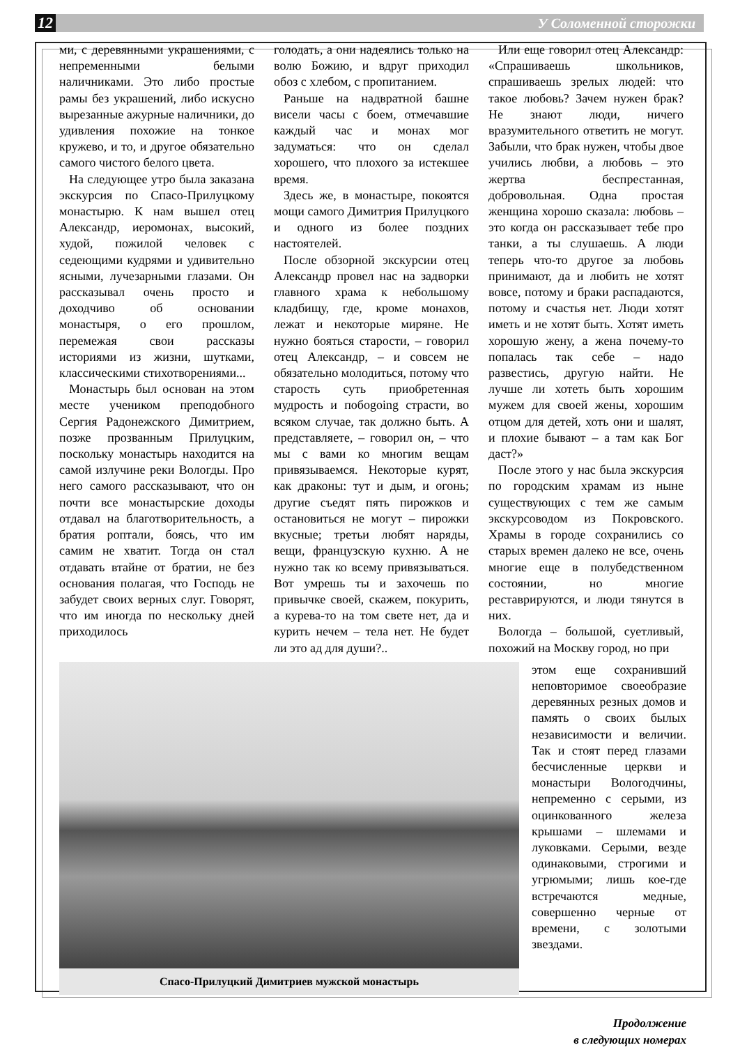12 У Соломенной сторожки
ми, с деревянными украшениями, с непременными белыми наличниками. Это либо простые рамы без украшений, либо искусно вырезанные ажурные наличники, до удивления похожие на тонкое кружево, и то, и другое обязательно самого чистого белого цвета.
На следующее утро была заказана экскурсия по Спасо-Прилуцкому монастырю. К нам вышел отец Александр, иеромонах, высокий, худой, пожилой человек с седеющими кудрями и удивительно ясными, лучезарными глазами. Он рассказывал очень просто и доходчиво об основании монастыря, о его прошлом, перемежая свои рассказы историями из жизни, шутками, классическими стихотворениями...
Монастырь был основан на этом месте учеником преподобного Сергия Радонежского Димитрием, позже прозванным Прилуцким, поскольку монастырь находится на самой излучине реки Вологды. Про него самого рассказывают, что он почти все монастырские доходы отдавал на благотворительность, а братия роптали, боясь, что им самим не хватит. Тогда он стал отдавать втайне от братии, не без основания полагая, что Господь не забудет своих верных слуг. Говорят, что им иногда по нескольку дней приходилось
голодать, а они надеялись только на волю Божию, и вдруг приходил обоз с хлебом, с пропитанием.
Раньше на надвратной башне висели часы с боем, отмечавшие каждый час и монах мог задуматься: что он сделал хорошего, что плохого за истекшее время.
Здесь же, в монастыре, покоятся мощи самого Димитрия Прилуцкого и одного из более поздних настоятелей.
После обзорной экскурсии отец Александр провел нас на задворки главного храма к небольшому кладбищу, где, кроме монахов, лежат и некоторые миряне. Не нужно бояться старости, – говорил отец Александр, – и совсем не обязательно молодиться, потому что старость суть приобретенная мудрость и побоgoing страсти, во всяком случае, так должно быть. А представляете, – говорил он, – что мы с вами ко многим вещам привязываемся. Некоторые курят, как драконы: тут и дым, и огонь; другие съедят пять пирожков и остановиться не могут – пирожки вкусные; третьи любят наряды, вещи, французскую кухню. А не нужно так ко всему привязываться. Вот умрешь ты и захочешь по привычке своей, скажем, покурить, а курева-то на том свете нет, да и курить нечем – тела нет. Не будет ли это ад для души?..
Или еще говорил отец Александр: «Спрашиваешь школьников, спрашиваешь зрелых людей: что такое любовь? Зачем нужен брак? Не знают люди, ничего вразумительного ответить не могут. Забыли, что брак нужен, чтобы двое учились любви, а любовь – это жертва беспрестанная, добровольная. Одна простая женщина хорошо сказала: любовь – это когда он рассказывает тебе про танки, а ты слушаешь. А люди теперь что-то другое за любовь принимают, да и любить не хотят вовсе, потому и браки распадаются, потому и счастья нет. Люди хотят иметь и не хотят быть. Хотят иметь хорошую жену, а жена почему-то попалась так себе – надо развестись, другую найти. Не лучше ли хотеть быть хорошим мужем для своей жены, хорошим отцом для детей, хоть они и шалят, и плохие бывают – а там как Бог даст?»
После этого у нас была экскурсия по городским храмам из ныне существующих с тем же самым экскурсоводом из Покровского. Храмы в городе сохранились со старых времен далеко не все, очень многие еще в полубедственном состоянии, но многие реставрируются, и люди тянутся в них.
Вологда – большой, суетливый, похожий на Москву город, но при
Спасо-Прилуцкий Димитриев мужской монастырь
этом еще сохранивший неповторимое своеобразие деревянных резных домов и память о своих былых независимости и величии. Так и стоят перед глазами бесчисленные церкви и монастыри Вологодчины, непременно с серыми, из оцинкованного железа крышами – шлемами и луковками. Серыми, везде одинаковыми, строгими и угрюмыми; лишь кое-где встречаются медные, совершенно черные от времени, с золотыми звездами.
Продолжение
в следующих номерах